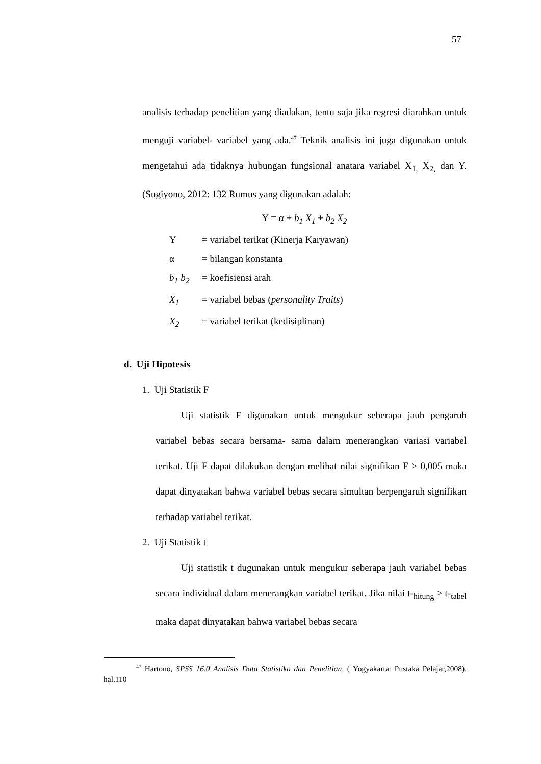57
analisis terhadap penelitian yang diadakan, tentu saja jika regresi diarahkan untuk menguji variabel- variabel yang ada.<sup>47</sup> Teknik analisis ini juga digunakan untuk mengetahui ada tidaknya hubungan fungsional anatara variabel X<sub>1,</sub> X<sub>2,</sub> dan Y. (Sugiyono, 2012: 132 Rumus yang digunakan adalah:
Y = α + b<sub>1</sub> X<sub>1</sub> + b<sub>2</sub> X<sub>2</sub>
Y = variabel terikat (Kinerja Karyawan)
α = bilangan konstanta
b<sub>1</sub> b<sub>2</sub> = koefisiensi arah
X<sub>1</sub> = variabel bebas (personality Traits)
X<sub>2</sub> = variabel terikat (kedisiplinan)
d. Uji Hipotesis
1. Uji Statistik F
Uji statistik F digunakan untuk mengukur seberapa jauh pengaruh variabel bebas secara bersama- sama dalam menerangkan variasi variabel terikat. Uji F dapat dilakukan dengan melihat nilai signifikan F > 0,005 maka dapat dinyatakan bahwa variabel bebas secara simultan berpengaruh signifikan terhadap variabel terikat.
2. Uji Statistik t
Uji statistik t dugunakan untuk mengukur seberapa jauh variabel bebas secara individual dalam menerangkan variabel terikat. Jika nilai t-<sub>hitung</sub> > t-<sub>tabel</sub> maka dapat dinyatakan bahwa variabel bebas secara
<sup>47</sup> Hartono, SPSS 16.0 Analisis Data Statistika dan Penelitian, ( Yogyakarta: Pustaka Pelajar,2008), hal.110